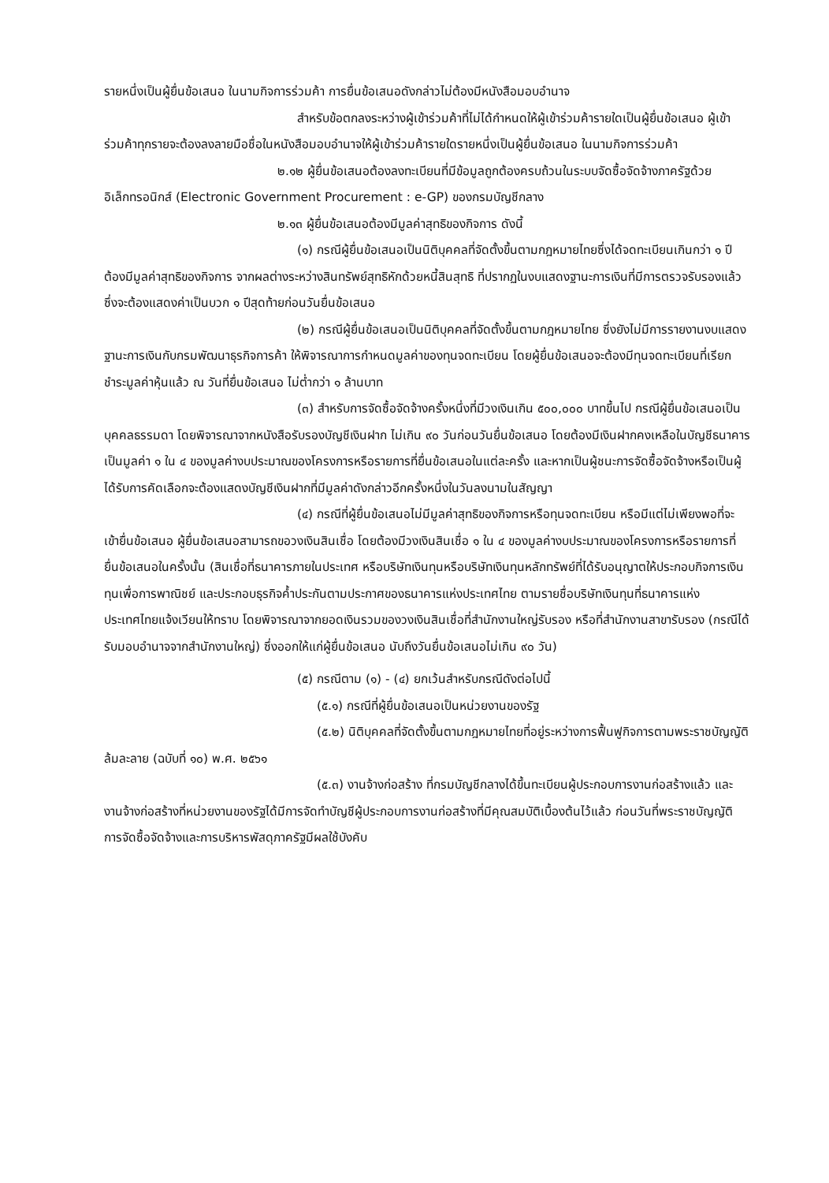รายหนึ่งเป็นผู้ยื่นข้อเสนอ ในนามกิจการร่วมค้า การยื่นข้อเสนอดังกล่าวไม่ต้องมีหนังสือมอบอำนาจ
สำหรับข้อตกลงระหว่างผู้เข้าร่วมค้าที่ไม่ได้กำหนดให้ผู้เข้าร่วมค้ารายใดเป็นผู้ยื่นข้อเสนอ ผู้เข้าร่วมค้าทุกรายจะต้องลงลายมือชื่อในหนังสือมอบอำนาจให้ผู้เข้าร่วมค้ารายใดรายหนึ่งเป็นผู้ยื่นข้อเสนอ ในนามกิจการร่วมค้า
๒.๑๒ ผู้ยื่นข้อเสนอต้องลงทะเบียนที่มีข้อมูลถูกต้องครบถ้วนในระบบจัดซื้อจัดจ้างภาครัฐด้วย อิเล็กทรอนิกส์ (Electronic Government Procurement : e-GP) ของกรมบัญชีกลาง
๒.๑๓ ผู้ยื่นข้อเสนอต้องมีมูลค่าสุทธิของกิจการ ดังนี้
(๑) กรณีผู้ยื่นข้อเสนอเป็นนิติบุคคลที่จัดตั้งขึ้นตามกฎหมายไทยซึ่งได้จดทะเบียนเกินกว่า ๑ ปี ต้องมีมูลค่าสุทธิของกิจการ จากผลต่างระหว่างสินทรัพย์สุทธิหักด้วยหนี้สินสุทธิ ที่ปรากฏในงบแสดงฐานะการเงินที่มีการตรวจรับรองแล้ว ซึ่งจะต้องแสดงค่าเป็นบวก ๑ ปีสุดท้ายก่อนวันยื่นข้อเสนอ
(๒) กรณีผู้ยื่นข้อเสนอเป็นนิติบุคคลที่จัดตั้งขึ้นตามกฎหมายไทย ซึ่งยังไม่มีการรายงานงบแสดงฐานะการเงินกับกรมพัฒนาธุรกิจการค้า ให้พิจารณาการกำหนดมูลค่าของทุนจดทะเบียน โดยผู้ยื่นข้อเสนอจะต้องมีทุนจดทะเบียนที่เรียกชำระมูลค่าหุ้นแล้ว ณ วันที่ยื่นข้อเสนอ ไม่ต่ำกว่า ๑ ล้านบาท
(๓) สำหรับการจัดซื้อจัดจ้างครั้งหนึ่งที่มีวงเงินเกิน ๕๐๐,๐๐๐ บาทขึ้นไป กรณีผู้ยื่นข้อเสนอเป็นบุคคลธรรมดา โดยพิจารณาจากหนังสือรับรองบัญชีเงินฝาก ไม่เกิน ๙๐ วันก่อนวันยื่นข้อเสนอ โดยต้องมีเงินฝากคงเหลือในบัญชีธนาคารเป็นมูลค่า ๑ ใน ๔ ของมูลค่างบประมาณของโครงการหรือรายการที่ยื่นข้อเสนอในแต่ละครั้ง และหากเป็นผู้ชนะการจัดซื้อจัดจ้างหรือเป็นผู้ได้รับการคัดเลือกจะต้องแสดงบัญชีเงินฝากที่มีมูลค่าดังกล่าวอีกครั้งหนึ่งในวันลงนามในสัญญา
(๔) กรณีที่ผู้ยื่นข้อเสนอไม่มีมูลค่าสุทธิของกิจการหรือทุนจดทะเบียน หรือมีแต่ไม่เพียงพอที่จะ เข้ายื่นข้อเสนอ ผู้ยื่นข้อเสนอสามารถขอวงเงินสินเชื่อ โดยต้องมีวงเงินสินเชื่อ ๑ ใน ๔ ของมูลค่างบประมาณของโครงการหรือรายการที่ยื่นข้อเสนอในครั้งนั้น (สินเชื่อที่ธนาคารภายในประเทศ หรือบริษัทเงินทุนหรือบริษัทเงินทุนหลักทรัพย์ที่ได้รับอนุญาตให้ประกอบกิจการเงินทุนเพื่อการพาณิชย์ และประกอบธุรกิจค้ำประกันตามประกาศของธนาคารแห่งประเทศไทย ตามรายชื่อบริษัทเงินทุนที่ธนาคารแห่งประเทศไทยแจ้งเวียนให้ทราบ โดยพิจารณาจากยอดเงินรวมของวงเงินสินเชื่อที่สำนักงานใหญ่รับรอง หรือที่สำนักงานสาขารับรอง (กรณีได้รับมอบอำนาจจากสำนักงานใหญ่) ซึ่งออกให้แก่ผู้ยื่นข้อเสนอ นับถึงวันยื่นข้อเสนอไม่เกิน ๙๐ วัน)
(๕) กรณีตาม (๑) - (๔) ยกเว้นสำหรับกรณีดังต่อไปนี้
(๕.๑) กรณีที่ผู้ยื่นข้อเสนอเป็นหน่วยงานของรัฐ
(๕.๒) นิติบุคคลที่จัดตั้งขึ้นตามกฎหมายไทยที่อยู่ระหว่างการฟื้นฟูกิจการตามพระราชบัญญัติล้มละลาย (ฉบับที่ ๑๐) พ.ศ. ๒๕๖๑
(๕.๓) งานจ้างก่อสร้าง ที่กรมบัญชีกลางได้ขึ้นทะเบียนผู้ประกอบการงานก่อสร้างแล้ว และงานจ้างก่อสร้างที่หน่วยงานของรัฐได้มีการจัดทำบัญชีผู้ประกอบการงานก่อสร้างที่มีคุณสมบัติเบื้องต้นไว้แล้ว ก่อนวันที่พระราชบัญญัติการจัดซื้อจัดจ้างและการบริหารพัสดุภาครัฐมีผลใช้บังคับ